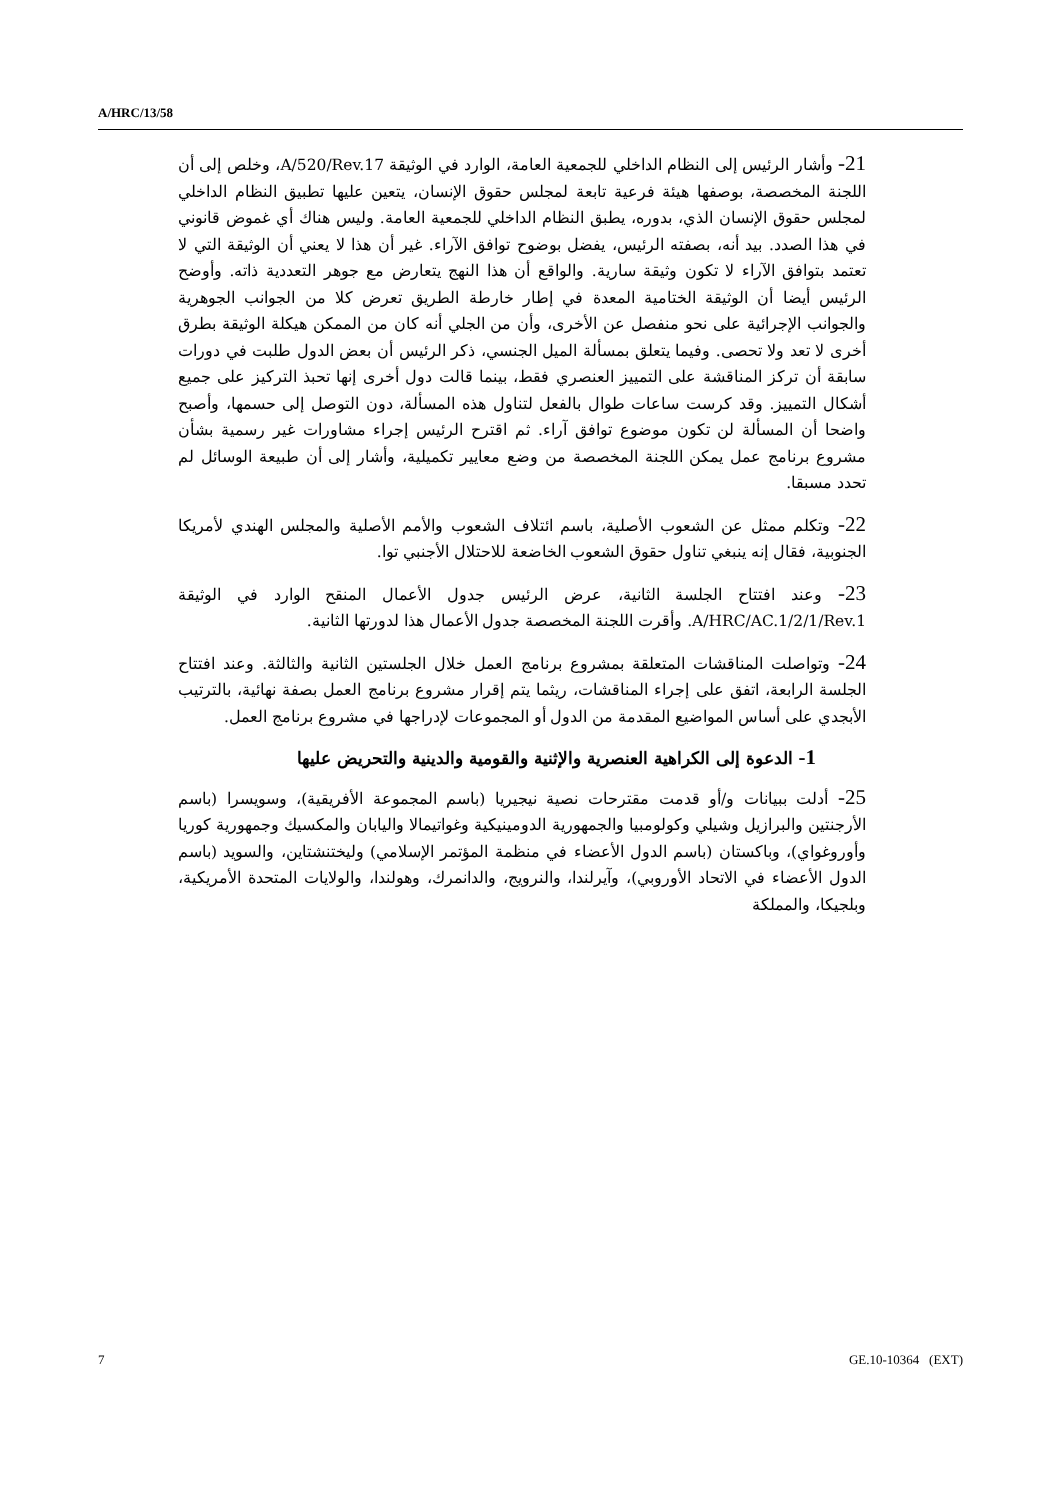A/HRC/13/58
21- وأشار الرئيس إلى النظام الداخلي للجمعية العامة، الوارد في الوثيقة A/520/Rev.17، وخلص إلى أن اللجنة المخصصة، بوصفها هيئة فرعية تابعة لمجلس حقوق الإنسان، يتعين عليها تطبيق النظام الداخلي لمجلس حقوق الإنسان الذي، بدوره، يطبق النظام الداخلي للجمعية العامة. وليس هناك أي غموض قانوني في هذا الصدد. بيد أنه، بصفته الرئيس، يفضل بوضوح توافق الآراء. غير أن هذا لا يعني أن الوثيقة التي لا تعتمد بتوافق الآراء لا تكون وثيقة سارية. والواقع أن هذا النهج يتعارض مع جوهر التعددية ذاته. وأوضح الرئيس أيضا أن الوثيقة الختامية المعدة في إطار خارطة الطريق تعرض كلا من الجوانب الجوهرية والجوانب الإجرائية على نحو منفصل عن الأخرى، وأن من الجلي أنه كان من الممكن هيكلة الوثيقة بطرق أخرى لا تعد ولا تحصى. وفيما يتعلق بمسألة الميل الجنسي، ذكر الرئيس أن بعض الدول طلبت في دورات سابقة أن تركز المناقشة على التمييز العنصري فقط، بينما قالت دول أخرى إنها تحبذ التركيز على جميع أشكال التمييز. وقد كرست ساعات طوال بالفعل لتناول هذه المسألة، دون التوصل إلى حسمها، وأصبح واضحا أن المسألة لن تكون موضوع توافق آراء. ثم اقترح الرئيس إجراء مشاورات غير رسمية بشأن مشروع برنامج عمل يمكن اللجنة المخصصة من وضع معايير تكميلية، وأشار إلى أن طبيعة الوسائل لم تحدد مسبقا.
22- وتكلم ممثل عن الشعوب الأصلية، باسم ائتلاف الشعوب والأمم الأصلية والمجلس الهندي لأمريكا الجنوبية، فقال إنه ينبغي تناول حقوق الشعوب الخاضعة للاحتلال الأجنبي توا.
23- وعند افتتاح الجلسة الثانية، عرض الرئيس جدول الأعمال المنقح الوارد في الوثيقة A/HRC/AC.1/2/1/Rev.1. وأقرت اللجنة المخصصة جدول الأعمال هذا لدورتها الثانية.
24- وتواصلت المناقشات المتعلقة بمشروع برنامج العمل خلال الجلستين الثانية والثالثة. وعند افتتاح الجلسة الرابعة، اتفق على إجراء المناقشات، ريثما يتم إقرار مشروع برنامج العمل بصفة نهائية، بالترتيب الأبجدي على أساس المواضيع المقدمة من الدول أو المجموعات لإدراجها في مشروع برنامج العمل.
1- الدعوة إلى الكراهية العنصرية والإثنية والقومية والدينية والتحريض عليها
25- أدلت ببيانات و/أو قدمت مقترحات نصية نيجيريا (باسم المجموعة الأفريقية)، وسويسرا (باسم الأرجنتين والبرازيل وشيلي وكولومبيا والجمهورية الدومينيكية وغواتيمالا واليابان والمكسيك وجمهورية كوريا وأوروغواي)، وباكستان (باسم الدول الأعضاء في منظمة المؤتمر الإسلامي) وليختنشتاين، والسويد (باسم الدول الأعضاء في الاتحاد الأوروبي)، وآيرلندا، والنرويج، والدانمرك، وهولندا، والولايات المتحدة الأمريكية، وبلجيكا، والمملكة
7 GE.10-10364 (EXT)